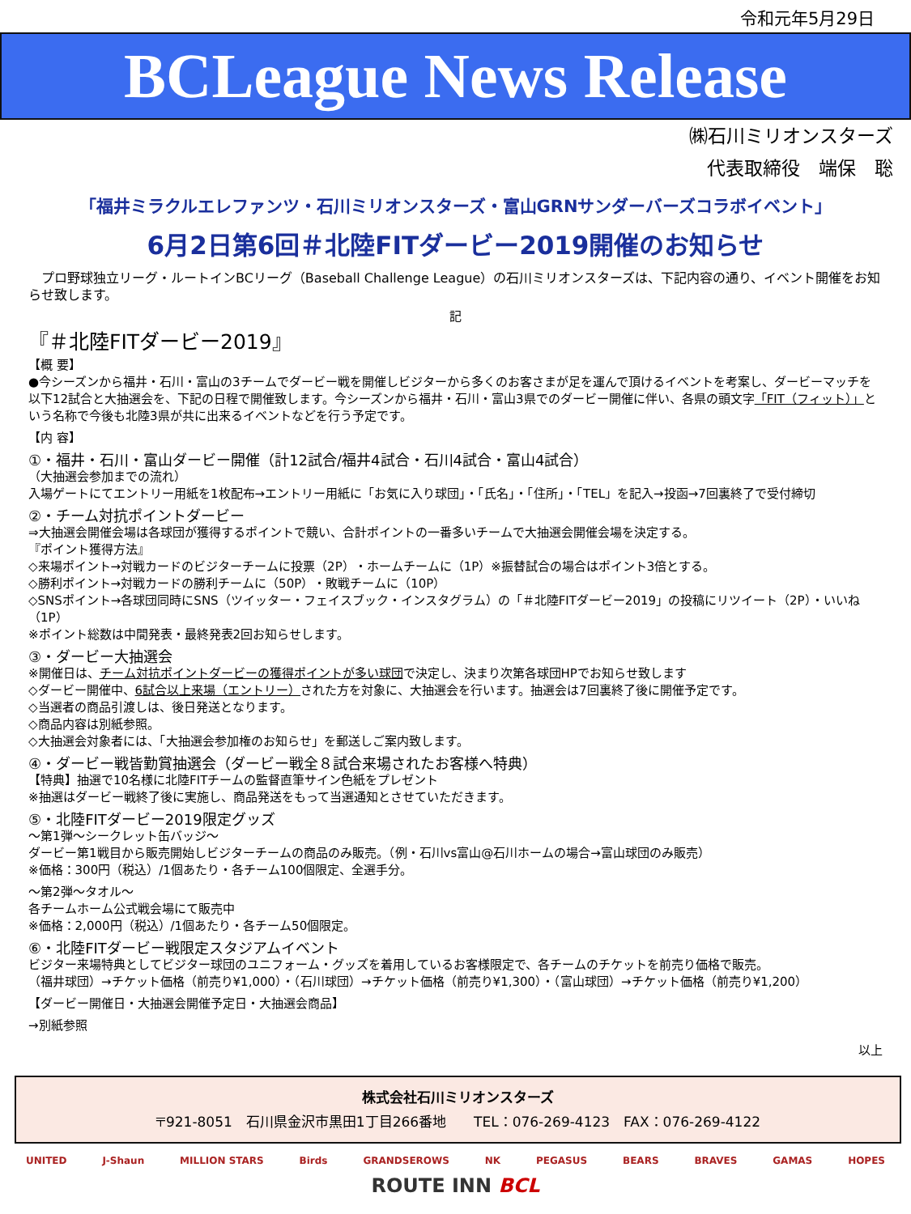令和元年5月29日
BCLeague News Release
㈱石川ミリオンスターズ
代表取締役　端保　聡
「福井ミラクルエレファンツ・石川ミリオンスターズ・富山GRNサンダーバーズコラボイベント」
6月2日第6回＃北陸FITダービー2019開催のお知らせ
　プロ野球独立リーグ・ルートインBCリーグ（Baseball Challenge League）の石川ミリオンスターズは、下記内容の通り、イベント開催をお知らせ致します。
記
『＃北陸FITダービー2019』
【概 要】
●今シーズンから福井・石川・富山の3チームでダービー戦を開催しビジターから多くのお客さまが足を運んで頂けるイベントを考案し、ダービーマッチを以下12試合と大抽選会を、下記の日程で開催致します。今シーズンから福井・石川・富山3県でのダービー開催に伴い、各県の頭文字「FIT（フィット）」という名称で今後も北陸3県が共に出来るイベントなどを行う予定です。
【内 容】
①・福井・石川・富山ダービー開催（計12試合/福井4試合・石川4試合・富山4試合）
（大抽選会参加までの流れ）
入場ゲートにてエントリー用紙を1枚配布→エントリー用紙に「お気に入り球団」・「氏名」・「住所」・「TEL」を記入→投函→7回裏終了で受付締切
②・チーム対抗ポイントダービー
⇒大抽選会開催会場は各球団が獲得するポイントで競い、合計ポイントの一番多いチームで大抽選会開催会場を決定する。
『ポイント獲得方法』
◇来場ポイント→対戦カードのビジターチームに投票（2P）・ホームチームに（1P）※振替試合の場合はポイント3倍とする。
◇勝利ポイント→対戦カードの勝利チームに（50P）・敗戦チームに（10P）
◇SNSポイント→各球団同時にSNS（ツイッター・フェイスブック・インスタグラム）の「＃北陸FITダービー2019」の投稿にリツイート（2P）・いいね（1P）
※ポイント総数は中間発表・最終発表2回お知らせします。
③・ダービー大抽選会
※開催日は、チーム対抗ポイントダービーの獲得ポイントが多い球団で決定し、決まり次第各球団HPでお知らせ致します
◇ダービー開催中、6試合以上来場（エントリー）された方を対象に、大抽選会を行います。抽選会は7回裏終了後に開催予定です。
◇当選者の商品引渡しは、後日発送となります。
◇商品内容は別紙参照。
◇大抽選会対象者には、「大抽選会参加権のお知らせ」を郵送しご案内致します。
④・ダービー戦皆勤賞抽選会（ダービー戦全８試合来場されたお客様へ特典）
【特典】抽選で10名様に北陸FITチームの監督直筆サイン色紙をプレゼント
※抽選はダービー戦終了後に実施し、商品発送をもって当選通知とさせていただきます。
⑤・北陸FITダービー2019限定グッズ
～第1弾～シークレット缶バッジ～
ダービー第1戦目から販売開始しビジターチームの商品のみ販売。（例・石川vs富山@石川ホームの場合→富山球団のみ販売）
※価格：300円（税込）/1個あたり・各チーム100個限定、全選手分。
～第2弾～タオル～
各チームホーム公式戦会場にて販売中
※価格：2,000円（税込）/1個あたり・各チーム50個限定。
⑥・北陸FITダービー戦限定スタジアムイベント
ビジター来場特典としてビジター球団のユニフォーム・グッズを着用しているお客様限定で、各チームのチケットを前売り価格で販売。
（福井球団）→チケット価格（前売り¥1,000）・（石川球団）→チケット価格（前売り¥1,300）・（富山球団）→チケット価格（前売り¥1,200）
【ダービー開催日・大抽選会開催予定日・大抽選会商品】
→別紙参照
以上
株式会社石川ミリオンスターズ
〒921-8051　石川県金沢市黒田1丁目266番地　　TEL：076-269-4123　FAX：076-269-4122
UNITED J-Shaun MILLION STARS Birds GRANDSEROWS NK PEGASUS BEARS BRAVES GAMAS HOPES
ROUTE INN BCL